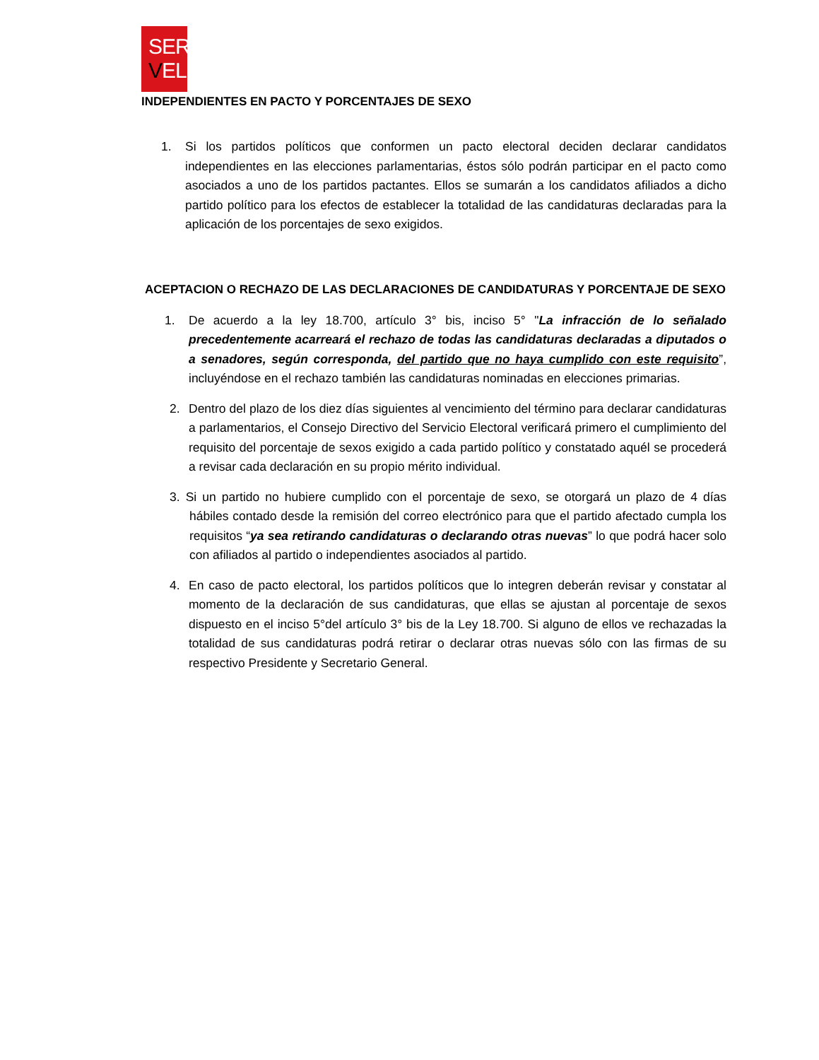SER
VEL
INDEPENDIENTES EN PACTO Y PORCENTAJES DE SEXO
1. Si los partidos políticos que conformen un pacto electoral deciden declarar candidatos independientes en las elecciones parlamentarias, éstos sólo podrán participar en el pacto como asociados a uno de los partidos pactantes. Ellos se sumarán a los candidatos afiliados a dicho partido político para los efectos de establecer la totalidad de las candidaturas declaradas para la aplicación de los porcentajes de sexo exigidos.
ACEPTACION O RECHAZO DE LAS DECLARACIONES DE CANDIDATURAS Y PORCENTAJE DE SEXO
1. De acuerdo a la ley 18.700, artículo 3° bis, inciso 5° "La infracción de lo señalado precedentemente acarreará el rechazo de todas las candidaturas declaradas a diputados o a senadores, según corresponda, del partido que no haya cumplido con este requisito”, incluyéndose en el rechazo también las candidaturas nominadas en elecciones primarias.
2. Dentro del plazo de los diez días siguientes al vencimiento del término para declarar candidaturas a parlamentarios, el Consejo Directivo del Servicio Electoral verificará primero el cumplimiento del requisito del porcentaje de sexos exigido a cada partido político y constatado aquél se procederá a revisar cada declaración en su propio mérito individual.
3. Si un partido no hubiere cumplido con el porcentaje de sexo, se otorgará un plazo de 4 días hábiles contado desde la remisión del correo electrónico para que el partido afectado cumpla los requisitos “ya sea retirando candidaturas o declarando otras nuevas” lo que podrá hacer solo con afiliados al partido o independientes asociados al partido.
4. En caso de pacto electoral, los partidos políticos que lo integren deberán revisar y constatar al momento de la declaración de sus candidaturas, que ellas se ajustan al porcentaje de sexos dispuesto en el inciso 5°del artículo 3° bis de la Ley 18.700. Si alguno de ellos ve rechazadas la totalidad de sus candidaturas podrá retirar o declarar otras nuevas sólo con las firmas de su respectivo Presidente y Secretario General.